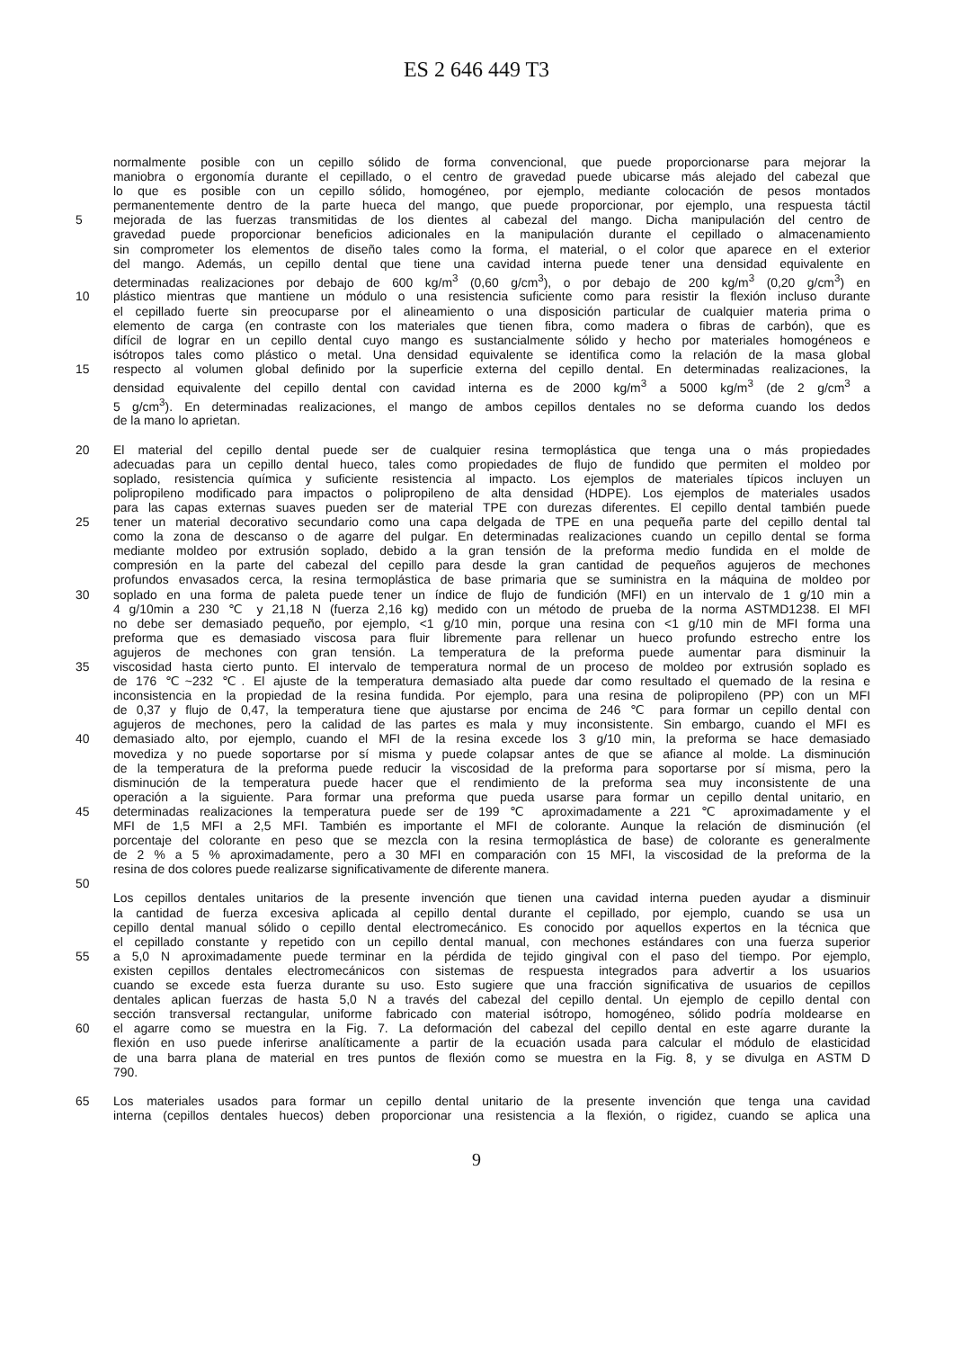ES 2 646 449 T3
normalmente posible con un cepillo sólido de forma convencional, que puede proporcionarse para mejorar la
maniobra o ergonomía durante el cepillado, o el centro de gravedad puede ubicarse más alejado del cabezal que
lo que es posible con un cepillo sólido, homogéneo, por ejemplo, mediante colocación de pesos montados
permanentemente dentro de la parte hueca del mango, que puede proporcionar, por ejemplo, una respuesta táctil
5 mejorada de las fuerzas transmitidas de los dientes al cabezal del mango. Dicha manipulación del centro de
gravedad puede proporcionar beneficios adicionales en la manipulación durante el cepillado o almacenamiento
sin comprometer los elementos de diseño tales como la forma, el material, o el color que aparece en el exterior
del mango. Además, un cepillo dental que tiene una cavidad interna puede tener una densidad equivalente en
determinadas realizaciones por debajo de 600 kg/m<sup>3</sup> (0,60 g/cm<sup>3</sup>), o por debajo de 200 kg/m<sup>3</sup> (0,20 g/cm<sup>3</sup>) en
10 plástico mientras que mantiene un módulo o una resistencia suficiente como para resistir la flexión incluso durante
el cepillado fuerte sin preocuparse por el alineamiento o una disposición particular de cualquier materia prima o
elemento de carga (en contraste con los materiales que tienen fibra, como madera o fibras de carbón), que es
difícil de lograr en un cepillo dental cuyo mango es sustancialmente sólido y hecho por materiales homogéneos e
isótropos tales como plástico o metal. Una densidad equivalente se identifica como la relación de la masa global
15 respecto al volumen global definido por la superficie externa del cepillo dental. En determinadas realizaciones, la
densidad equivalente del cepillo dental con cavidad interna es de 2000 kg/m<sup>3</sup> a 5000 kg/m<sup>3</sup> (de 2 g/cm<sup>3</sup> a
5 g/cm<sup>3</sup>). En determinadas realizaciones, el mango de ambos cepillos dentales no se deforma cuando los dedos
de la mano lo aprietan.
20 El material del cepillo dental puede ser de cualquier resina termoplástica que tenga una o más propiedades
adecuadas para un cepillo dental hueco, tales como propiedades de flujo de fundido que permiten el moldeo por
soplado, resistencia química y suficiente resistencia al impacto. Los ejemplos de materiales típicos incluyen un
polipropileno modificado para impactos o polipropileno de alta densidad (HDPE). Los ejemplos de materiales usados
para las capas externas suaves pueden ser de material TPE con durezas diferentes. El cepillo dental también puede
25 tener un material decorativo secundario como una capa delgada de TPE en una pequeña parte del cepillo dental tal
como la zona de descanso o de agarre del pulgar. En determinadas realizaciones cuando un cepillo dental se forma
mediante moldeo por extrusión soplado, debido a la gran tensión de la preforma medio fundida en el molde de
compresión en la parte del cabezal del cepillo para desde la gran cantidad de pequeños agujeros de mechones
profundos envasados cerca, la resina termoplástica de base primaria que se suministra en la máquina de moldeo por
30 soplado en una forma de paleta puede tener un índice de flujo de fundición (MFI) en un intervalo de 1 g/10 min a
4 g/10min a 230 ℃ y 21,18 N (fuerza 2,16 kg) medido con un método de prueba de la norma ASTMD1238. El MFI
no debe ser demasiado pequeño, por ejemplo, <1 g/10 min, porque una resina con <1 g/10 min de MFI forma una
preforma que es demasiado viscosa para fluir libremente para rellenar un hueco profundo estrecho entre los
agujeros de mechones con gran tensión. La temperatura de la preforma puede aumentar para disminuir la
35 viscosidad hasta cierto punto. El intervalo de temperatura normal de un proceso de moldeo por extrusión soplado es
de 176 ℃~232 ℃. El ajuste de la temperatura demasiado alta puede dar como resultado el quemado de la resina e
inconsistencia en la propiedad de la resina fundida. Por ejemplo, para una resina de polipropileno (PP) con un MFI
de 0,37 y flujo de 0,47, la temperatura tiene que ajustarse por encima de 246 ℃ para formar un cepillo dental con
agujeros de mechones, pero la calidad de las partes es mala y muy inconsistente. Sin embargo, cuando el MFI es
40 demasiado alto, por ejemplo, cuando el MFI de la resina excede los 3 g/10 min, la preforma se hace demasiado
movediza y no puede soportarse por sí misma y puede colapsar antes de que se afiance al molde. La disminución
de la temperatura de la preforma puede reducir la viscosidad de la preforma para soportarse por sí misma, pero la
disminución de la temperatura puede hacer que el rendimiento de la preforma sea muy inconsistente de una
operación a la siguiente. Para formar una preforma que pueda usarse para formar un cepillo dental unitario, en
45 determinadas realizaciones la temperatura puede ser de 199 ℃ aproximadamente a 221 ℃ aproximadamente y el
MFI de 1,5 MFI a 2,5 MFI. También es importante el MFI de colorante. Aunque la relación de disminución (el
porcentaje del colorante en peso que se mezcla con la resina termoplástica de base) de colorante es generalmente
de 2 % a 5 % aproximadamente, pero a 30 MFI en comparación con 15 MFI, la viscosidad de la preforma de la
resina de dos colores puede realizarse significativamente de diferente manera.
50
Los cepillos dentales unitarios de la presente invención que tienen una cavidad interna pueden ayudar a disminuir
la cantidad de fuerza excesiva aplicada al cepillo dental durante el cepillado, por ejemplo, cuando se usa un
cepillo dental manual sólido o cepillo dental electromecánico. Es conocido por aquellos expertos en la técnica que
el cepillado constante y repetido con un cepillo dental manual, con mechones estándares con una fuerza superior
55 a 5,0 N aproximadamente puede terminar en la pérdida de tejido gingival con el paso del tiempo. Por ejemplo,
existen cepillos dentales electromecánicos con sistemas de respuesta integrados para advertir a los usuarios
cuando se excede esta fuerza durante su uso. Esto sugiere que una fracción significativa de usuarios de cepillos
dentales aplican fuerzas de hasta 5,0 N a través del cabezal del cepillo dental. Un ejemplo de cepillo dental con
sección transversal rectangular, uniforme fabricado con material isótropo, homogéneo, sólido podría moldearse en
60 el agarre como se muestra en la Fig. 7. La deformación del cabezal del cepillo dental en este agarre durante la
flexión en uso puede inferirse analíticamente a partir de la ecuación usada para calcular el módulo de elasticidad
de una barra plana de material en tres puntos de flexión como se muestra en la Fig. 8, y se divulga en ASTM D
790.
65 Los materiales usados para formar un cepillo dental unitario de la presente invención que tenga una cavidad
interna (cepillos dentales huecos) deben proporcionar una resistencia a la flexión, o rigidez, cuando se aplica una
9